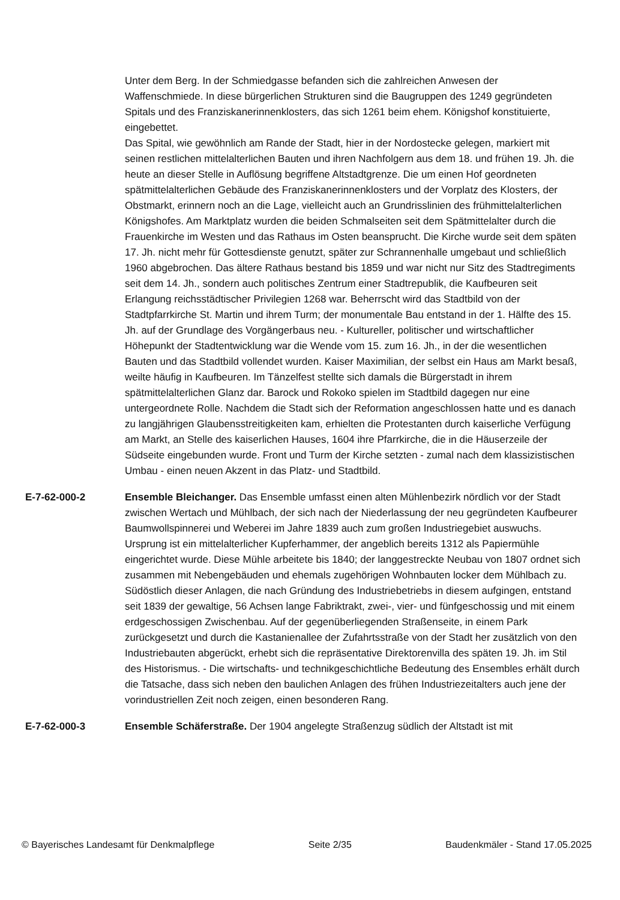Unter dem Berg. In der Schmiedgasse befanden sich die zahlreichen Anwesen der Waffenschmiede. In diese bürgerlichen Strukturen sind die Baugruppen des 1249 gegründeten Spitals und des Franziskanerinnenklosters, das sich 1261 beim ehem. Königshof konstituierte, eingebettet.
Das Spital, wie gewöhnlich am Rande der Stadt, hier in der Nordostecke gelegen, markiert mit seinen restlichen mittelalterlichen Bauten und ihren Nachfolgern aus dem 18. und frühen 19. Jh. die heute an dieser Stelle in Auflösung begriffene Altstadtgrenze. Die um einen Hof geordneten spätmittelalterlichen Gebäude des Franziskanerinnenklosters und der Vorplatz des Klosters, der Obstmarkt, erinnern noch an die Lage, vielleicht auch an Grundrisslinien des frühmittelalterlichen Königshofes. Am Marktplatz wurden die beiden Schmalseiten seit dem Spätmittelalter durch die Frauenkirche im Westen und das Rathaus im Osten beansprucht. Die Kirche wurde seit dem späten 17. Jh. nicht mehr für Gottesdienste genutzt, später zur Schrannenhalle umgebaut und schließlich 1960 abgebrochen. Das ältere Rathaus bestand bis 1859 und war nicht nur Sitz des Stadtregiments seit dem 14. Jh., sondern auch politisches Zentrum einer Stadtrepublik, die Kaufbeuren seit Erlangung reichsstädtischer Privilegien 1268 war. Beherrscht wird das Stadtbild von der Stadtpfarrkirche St. Martin und ihrem Turm; der monumentale Bau entstand in der 1. Hälfte des 15. Jh. auf der Grundlage des Vorgängerbaus neu. - Kultureller, politischer und wirtschaftlicher Höhepunkt der Stadtentwicklung war die Wende vom 15. zum 16. Jh., in der die wesentlichen Bauten und das Stadtbild vollendet wurden. Kaiser Maximilian, der selbst ein Haus am Markt besaß, weilte häufig in Kaufbeuren. Im Tänzelfest stellte sich damals die Bürgerstadt in ihrem spätmittelalterlichen Glanz dar. Barock und Rokoko spielen im Stadtbild dagegen nur eine untergeordnete Rolle. Nachdem die Stadt sich der Reformation angeschlossen hatte und es danach zu langjährigen Glaubensstreitigkeiten kam, erhielten die Protestanten durch kaiserliche Verfügung am Markt, an Stelle des kaiserlichen Hauses, 1604 ihre Pfarrkirche, die in die Häuserzeile der Südseite eingebunden wurde. Front und Turm der Kirche setzten - zumal nach dem klassizistischen Umbau - einen neuen Akzent in das Platz- und Stadtbild.
E-7-62-000-2 Ensemble Bleichanger. Das Ensemble umfasst einen alten Mühlenbezirk nördlich vor der Stadt zwischen Wertach und Mühlbach, der sich nach der Niederlassung der neu gegründeten Kaufbeurer Baumwollspinnerei und Weberei im Jahre 1839 auch zum großen Industriegebiet auswuchs. Ursprung ist ein mittelalterlicher Kupferhammer, der angeblich bereits 1312 als Papiermühle eingerichtet wurde. Diese Mühle arbeitete bis 1840; der langgestreckte Neubau von 1807 ordnet sich zusammen mit Nebengebäuden und ehemals zugehörigen Wohnbauten locker dem Mühlbach zu. Südöstlich dieser Anlagen, die nach Gründung des Industriebetriebs in diesem aufgingen, entstand seit 1839 der gewaltige, 56 Achsen lange Fabriktrakt, zwei-, vier- und fünfgeschossig und mit einem erdgeschossigen Zwischenbau. Auf der gegenüberliegenden Straßenseite, in einem Park zurückgesetzt und durch die Kastanienallee der Zufahrtsstraße von der Stadt her zusätzlich von den Industriebauten abgerückt, erhebt sich die repräsentative Direktorenvilla des späten 19. Jh. im Stil des Historismus. - Die wirtschafts- und technikgeschichtliche Bedeutung des Ensembles erhält durch die Tatsache, dass sich neben den baulichen Anlagen des frühen Industriezeitalters auch jene der vorindustriellen Zeit noch zeigen, einen besonderen Rang.
E-7-62-000-3 Ensemble Schäferstraße. Der 1904 angelegte Straßenzug südlich der Altstadt ist mit
© Bayerisches Landesamt für Denkmalpflege Seite 2/35 Baudenkmäler - Stand 17.05.2025